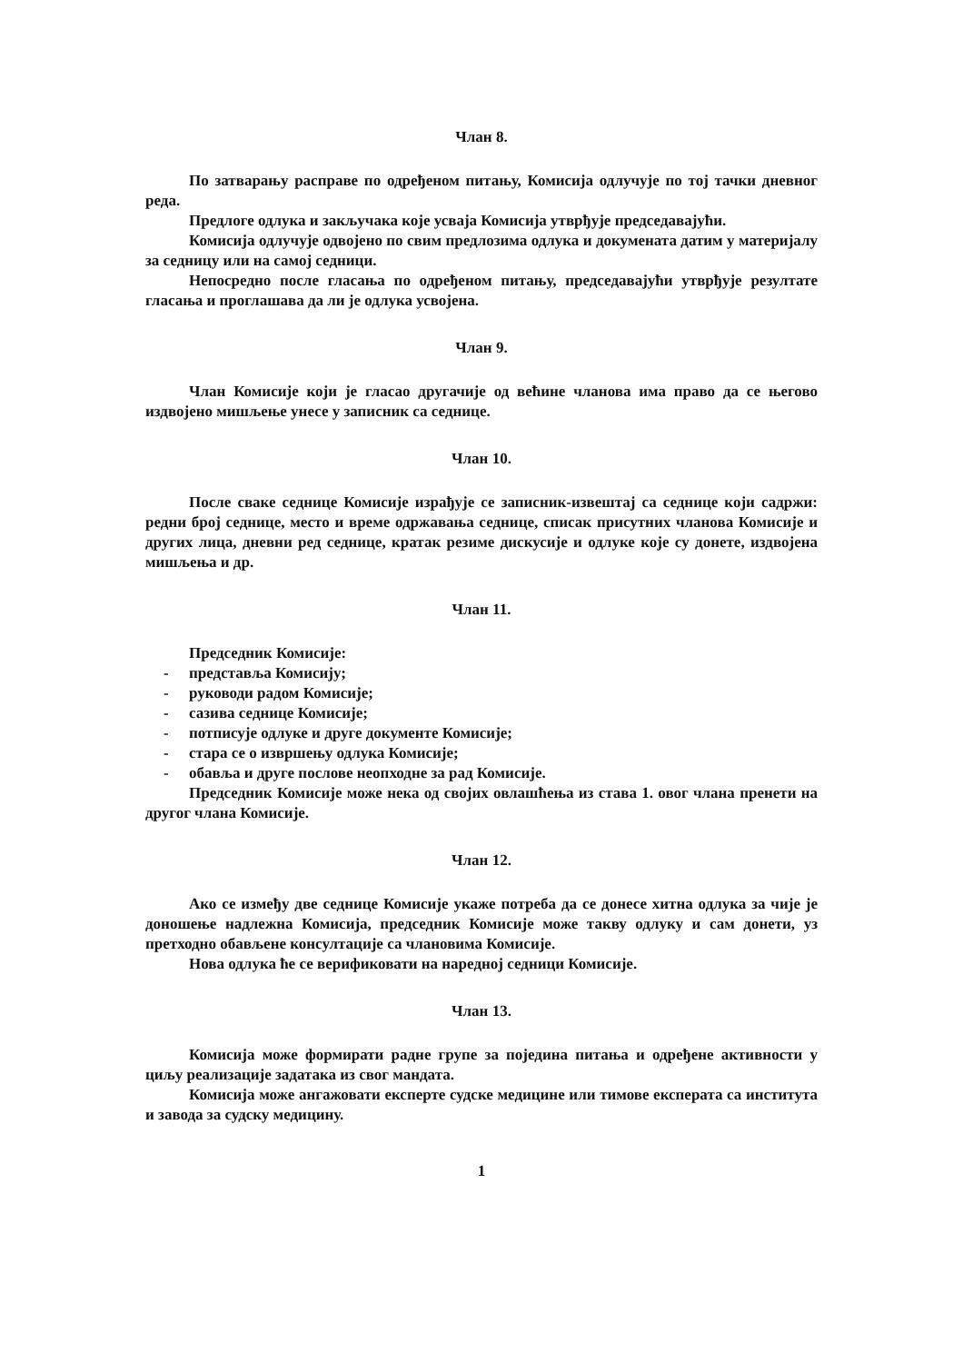Члан 8.
По затварању расправе по одређеном питању, Комисија одлучује по тој тачки дневног реда.
Предлоге одлука и закључака које усваја Комисија утврђује председавајући.
Комисија одлучује одвојено по свим предлозима одлука и докумената датим у материјалу за седницу или на самој седници.
Непосредно после гласања по одређеном питању, председавајући утврђује резултате гласања и проглашава да ли је одлука усвојена.
Члан 9.
Члан Комисије који је гласао другачије од већине чланова има право да се његово издвојено мишљење унесе у записник са седнице.
Члан 10.
После сваке седнице Комисије израђује се записник-извештај са седнице који садржи: редни број седнице, место и време одржавања седнице, списак присутних чланова Комисије и других лица, дневни ред седнице, кратак резиме дискусије и одлуке које су донете, издвојена мишљења и др.
Члан 11.
Председник Комисије:
- представља Комисију;
- руководи радом Комисије;
- сазива седнице Комисије;
- потписује одлуке и друге документе Комисије;
- стара се о извршењу одлука Комисије;
- обавља и друге послове неопходне за рад Комисије.
Председник Комисије може нека од својих овлашћења из става 1. овог члана пренети на другог члана Комисије.
Члан 12.
Ако се између две седнице Комисије укаже потреба да се донесе хитна одлука за чије је доношење надлежна Комисија, председник Комисије може такву одлуку и сам донети, уз претходно обављене консултације са члановима Комисије.
Нова одлука ће се верификовати на наредној седници Комисије.
Члан 13.
Комисија може формирати радне групе за поједина питања и одређене активности у циљу реализације задатака из свог мандата.
Комисија може ангажовати експерте судске медицине или тимове експерата са института и завода за судску медицину.
1